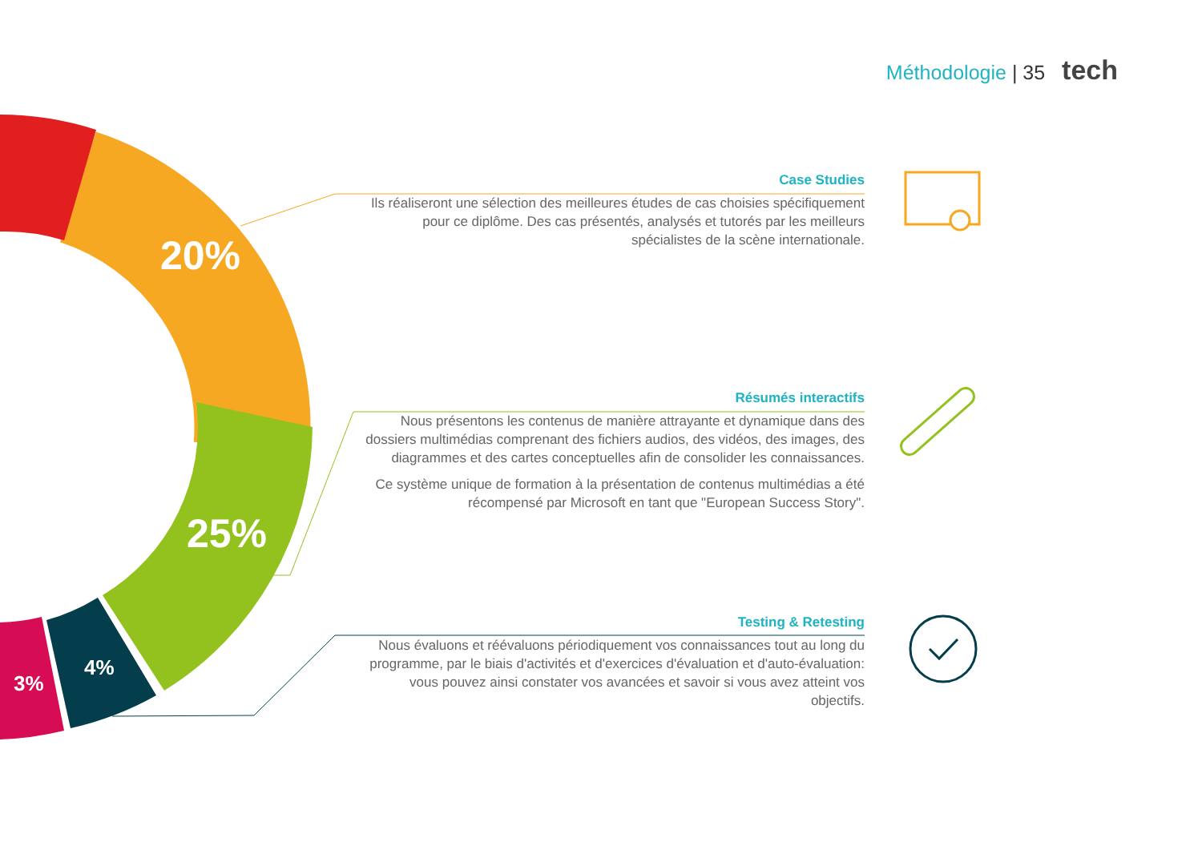Méthodologie | 35 tech
20%
25%
4%
3%
Case Studies
Ils réaliseront une sélection des meilleures études de cas choisies spécifiquement pour ce diplôme. Des cas présentés, analysés et tutorés par les meilleurs spécialistes de la scène internationale.
Résumés interactifs
Nous présentons les contenus de manière attrayante et dynamique dans des dossiers multimédias comprenant des fichiers audios, des vidéos, des images, des diagrammes et des cartes conceptuelles afin de consolider les connaissances.
Ce système unique de formation à la présentation de contenus multimédias a été récompensé par Microsoft en tant que "European Success Story".
Testing & Retesting
Nous évaluons et réévaluons périodiquement vos connaissances tout au long du programme, par le biais d'activités et d'exercices d'évaluation et d'auto-évaluation: vous pouvez ainsi constater vos avancées et savoir si vous avez atteint vos objectifs.